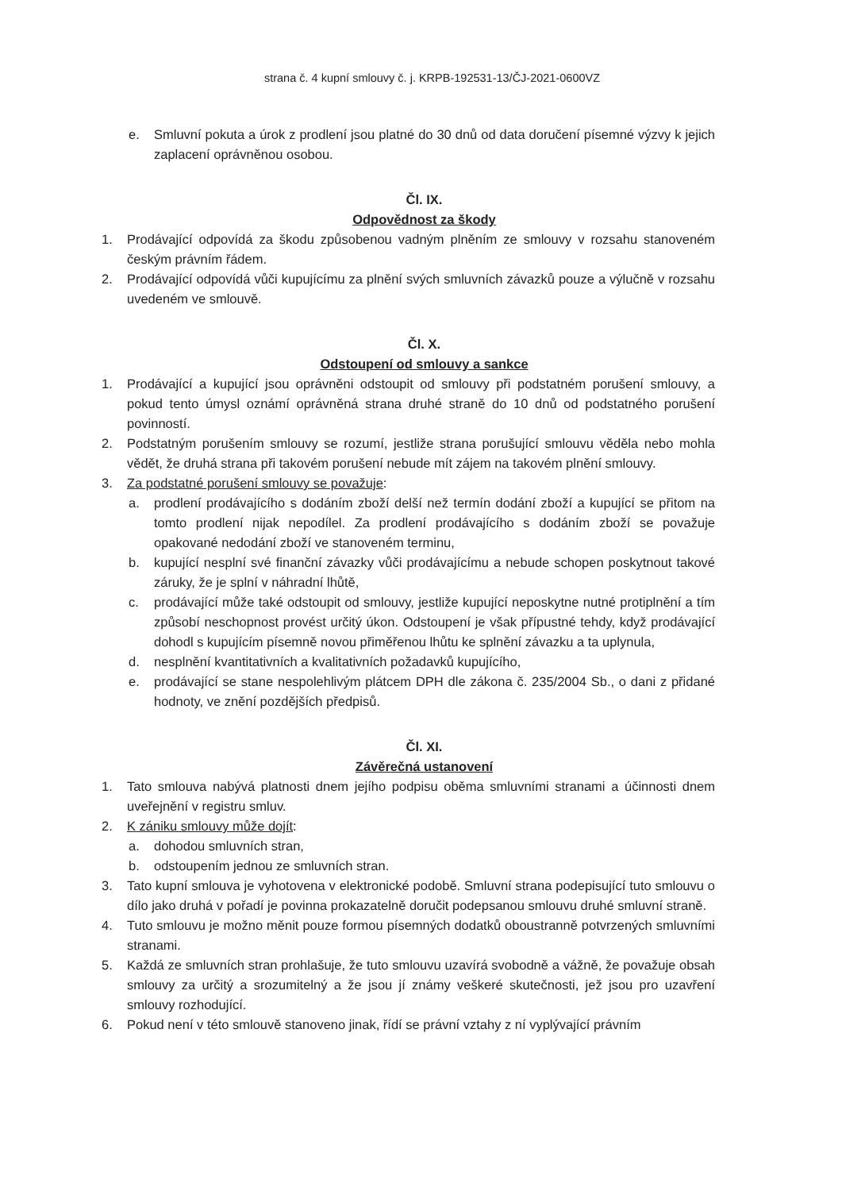strana č. 4 kupní smlouvy č. j. KRPB-192531-13/ČJ-2021-0600VZ
e. Smluvní pokuta a úrok z prodlení jsou platné do 30 dnů od data doručení písemné výzvy k jejich zaplacení oprávněnou osobou.
Čl. IX.
Odpovědnost za škody
1. Prodávající odpovídá za škodu způsobenou vadným plněním ze smlouvy v rozsahu stanoveném českým právním řádem.
2. Prodávající odpovídá vůči kupujícímu za plnění svých smluvních závazků pouze a výlučně v rozsahu uvedeném ve smlouvě.
Čl. X.
Odstoupení od smlouvy a sankce
1. Prodávající a kupující jsou oprávněni odstoupit od smlouvy při podstatném porušení smlouvy, a pokud tento úmysl oznámí oprávněná strana druhé straně do 10 dnů od podstatného porušení povinností.
2. Podstatným porušením smlouvy se rozumí, jestliže strana porušující smlouvu věděla nebo mohla vědět, že druhá strana při takovém porušení nebude mít zájem na takovém plnění smlouvy.
3. Za podstatné porušení smlouvy se považuje:
a. prodlení prodávajícího s dodáním zboží delší než termín dodání zboží a kupující se přitom na tomto prodlení nijak nepodílel. Za prodlení prodávajícího s dodáním zboží se považuje opakované nedodání zboží ve stanoveném terminu,
b. kupující nesplní své finanční závazky vůči prodávajícímu a nebude schopen poskytnout takové záruky, že je splní v náhradní lhůtě,
c. prodávající může také odstoupit od smlouvy, jestliže kupující neposkytne nutné protiplnění a tím způsobí neschopnost provést určitý úkon. Odstoupení je však přípustné tehdy, když prodávající dohodl s kupujícím písemně novou přiměřenou lhůtu ke splnění závazku a ta uplynula,
d. nesplnění kvantitativních a kvalitativních požadavků kupujícího,
e. prodávající se stane nespolehlivým plátcem DPH dle zákona č. 235/2004 Sb., o dani z přidané hodnoty, ve znění pozdějších předpisů.
Čl. XI.
Závěrečná ustanovení
1. Tato smlouva nabývá platnosti dnem jejího podpisu oběma smluvními stranami a účinnosti dnem uveřejnění v registru smluv.
2. K zániku smlouvy může dojít:
a. dohodou smluvních stran,
b. odstoupením jednou ze smluvních stran.
3. Tato kupní smlouva je vyhotovena v elektronické podobě. Smluvní strana podepisující tuto smlouvu o dílo jako druhá v pořadí je povinna prokazatelně doručit podepsanou smlouvu druhé smluvní straně.
4. Tuto smlouvu je možno měnit pouze formou písemných dodatků oboustranně potvrzených smluvními stranami.
5. Každá ze smluvních stran prohlašuje, že tuto smlouvu uzavírá svobodně a vážně, že považuje obsah smlouvy za určitý a srozumitelný a že jsou jí známy veškeré skutečnosti, jež jsou pro uzavření smlouvy rozhodující.
6. Pokud není v této smlouvě stanoveno jinak, řídí se právní vztahy z ní vyplývající právním